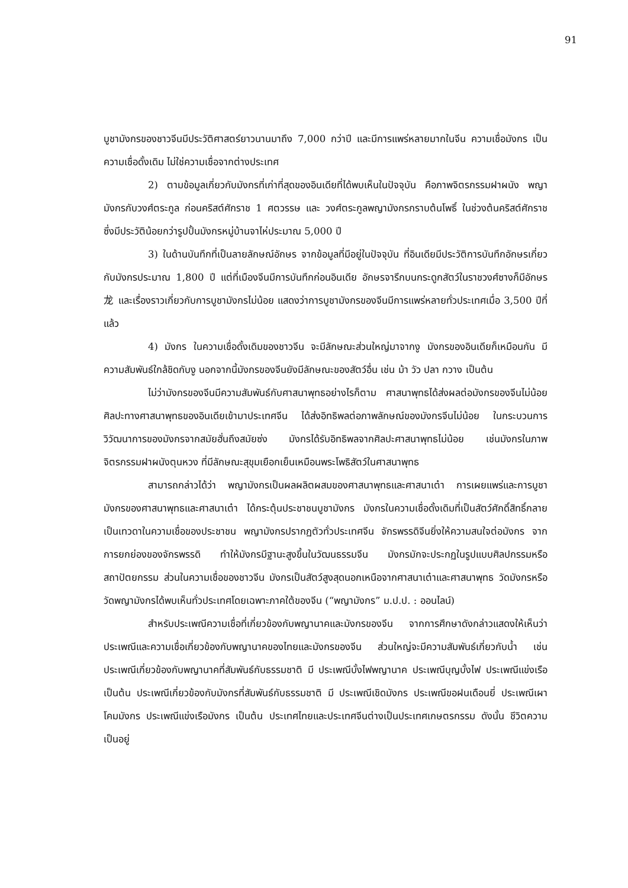91
บูชามังกรของชาวจีนมีประวัติศาสตร์ยาวนานมาถึง 7,000 กว่าปี และมีการแพร่หลายมากในจีน ความเชื่อมังกร เป็นความเชื่อดั้งเดิม ไม่ใช่ความเชื่อจากต่างประเทศ
2) ตามข้อมูลเกี่ยวกับมังกรที่เก่าที่สุดของอินเดียที่ได้พบเห็นในปัจจุบัน คือภาพจิตรกรรมฝาผนัง พญามังกรกับวงศ์ตระกูล ก่อนคริสต์ศักราช 1 ศตวรรษ และ วงศ์ตระกูลพญามังกรกราบต้นโพธิ์ ในช่วงต้นคริสต์ศักราช ซึ่งมีประวัติน้อยกว่ารูปปั้นมังกรหมู่บ้านจาไห่ประมาณ 5,000 ปี
3) ในด้านบันทึกที่เป็นลายลักษณ์อักษร จากข้อมูลที่มีอยู่ในปัจจุบัน ที่อินเดียมีประวัติการบันทึกอักษรเกี่ยวกับมังกรประมาณ 1,800 ปี แต่ที่เมืองจีนมีการบันทึกก่อนอินเดีย อักษรจารึกบนกระดูกสัตว์ในราชวงศ์ซางก็มีอักษร 龙 และเรื่องราวเกี่ยวกับการบูชามังกรไม่น้อย แสดงว่าการบูชามังกรของจีนมีการแพร่หลายทั่วประเทศเมื่อ 3,500 ปีที่แล้ว
4) มังกร ในความเชื่อดั้งเดิมของชาวจีน จะมีลักษณะส่วนใหญ่มาจากงู มังกรของอินเดียก็เหมือนกัน มีความสัมพันธ์ใกล้ชิดกับงู นอกจากนี้มังกรของจีนยังมีลักษณะของสัตว์อื่น เช่น ม้า วัว ปลา กวาง เป็นต้น
ไม่ว่ามังกรของจีนมีความสัมพันธ์กับศาสนาพุทธอย่างไรก็ตาม ศาสนาพุทธได้ส่งผลต่อมังกรของจีนไม่น้อย ศิลปะทางศาสนาพุทธของอินเดียเข้ามาประเทศจีน ได้ส่งอิทธิพลต่อภาพลักษณ์ของมังกรจีนไม่น้อย ในกระบวนการวิวัฒนาการของมังกรจากสมัยฮั่นถึงสมัยซ่ง มังกรได้รับอิทธิพลจากศิลปะศาสนาพุทธไม่น้อย เช่นมังกรในภาพจิตรกรรมฝาผนังตุนหวง ที่มีลักษณะสุขุมเยือกเย็นเหมือนพระโพธิสัตว์ในศาสนาพุทธ
สามารถกล่าวได้ว่า พญามังกรเป็นผลผลิตผสมของศาสนาพุทธและศาสนาเต๋า การเผยแพร่และการบูชามังกรของศาสนาพุทธและศาสนาเต๋า ได้กระตุ้นประชาชนบูชามังกร มังกรในความเชื่อดั้งเดิมที่เป็นสัตว์ศักดิ์สิทธิ์กลายเป็นเทวดาในความเชื่อของประชาชน พญามังกรปรากฏตัวทั่วประเทศจีน จักรพรรดิจีนยิ่งให้ความสนใจต่อมังกร จากการยกย่องของจักรพรรดิ ทำให้มังกรมีฐานะสูงขึ้นในวัฒนธรรมจีน มังกรมักจะประกฏในรูปแบบศิลปกรรมหรือสถาปัตยกรรม ส่วนในความเชื่อของชาวจีน มังกรเป็นสัตว์สูงสุดนอกเหนือจากศาสนาเต๋าและศาสนาพุทธ วัดมังกรหรือวัดพญามังกรได้พบเห็นทั่วประเทศโดยเฉพาะภาคใต้ของจีน (“พญามังกร” ม.ป.ป. : ออนไลน์)
สำหรับประเพณีความเชื่อที่เกี่ยวข้องกับพญานาคและมังกรของจีน จากการศึกษาดังกล่าวแสดงให้เห็นว่า ประเพณีและความเชื่อเกี่ยวข้องกับพญานาคของไทยและมังกรของจีน ส่วนใหญ่จะมีความสัมพันธ์เกี่ยวกับน้ำ เช่น ประเพณีเกี่ยวข้องกับพญานาคที่สัมพันธ์กับธรรมชาติ มี ประเพณีบั้งไฟพญานาค ประเพณีบุญบั้งไฟ ประเพณีแข่งเรือ เป็นต้น ประเพณีเกี่ยวข้องกับมังกรที่สัมพันธ์กับธรรมชาติ มี ประเพณีเชิดมังกร ประเพณีขอฝนเดือนยี่ ประเพณีเผาโคมมังกร ประเพณีแข่งเรือมังกร เป็นต้น ประเทศไทยและประเทศจีนต่างเป็นประเทศเกษตรกรรม ดังนั้น ชีวิตความเป็นอยู่